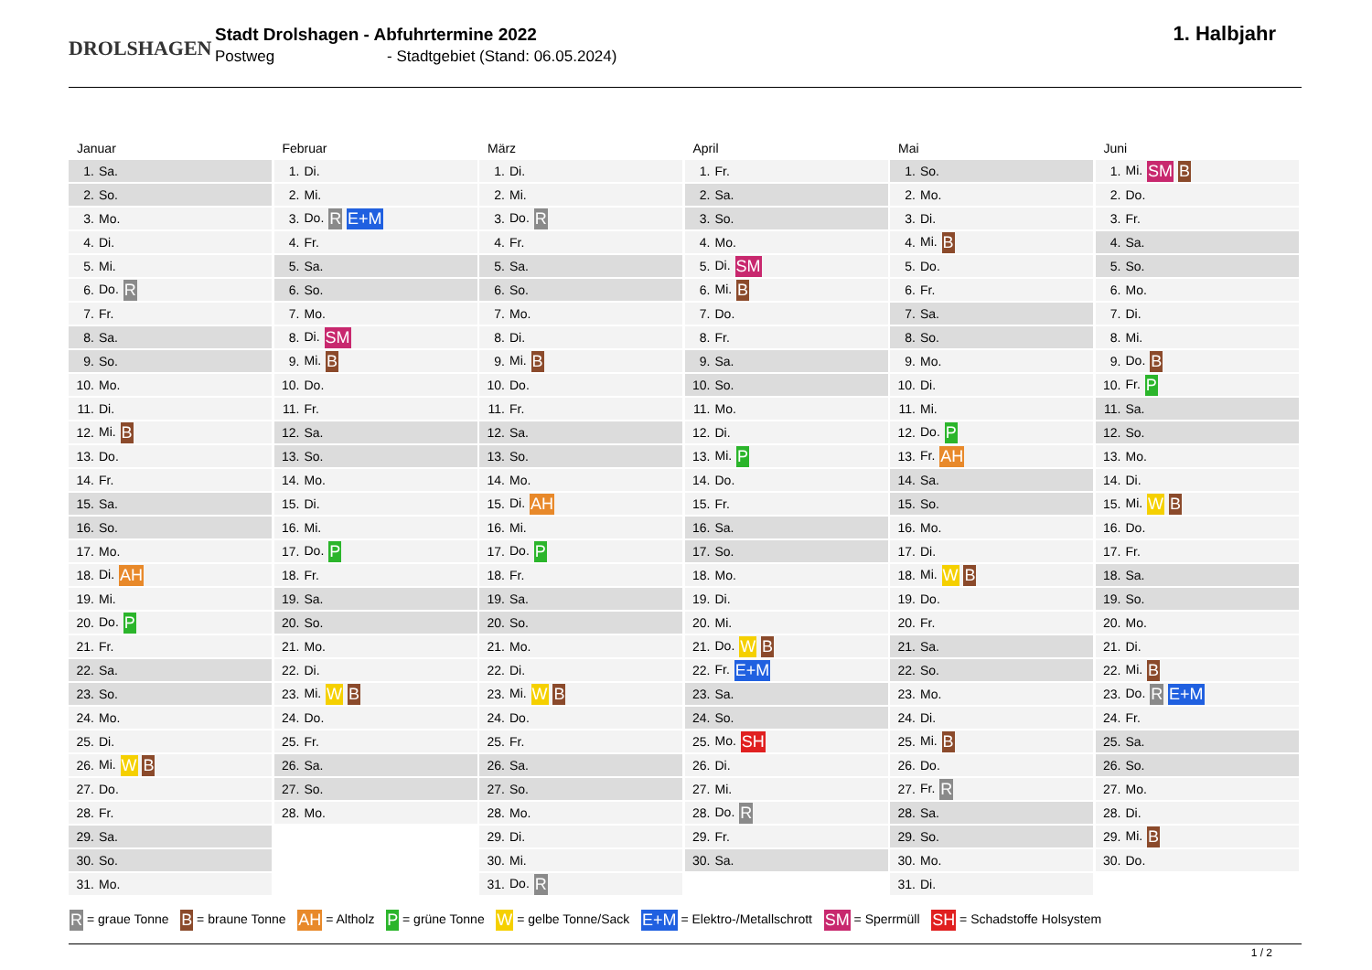DROLSHAGEN
Stadt Drolshagen - Abfuhrtermine 2022
Postweg - Stadtgebiet (Stand: 06.05.2024)
1. Halbjahr
Januar
| 1. | Sa. |
| 2. | So. |
| 3. | Mo. |
| 4. | Di. |
| 5. | Mi. |
| 6. | Do. R |
| 7. | Fr. |
| 8. | Sa. |
| 9. | So. |
| 10. | Mo. |
| 11. | Di. |
| 12. | Mi. B |
| 13. | Do. |
| 14. | Fr. |
| 15. | Sa. |
| 16. | So. |
| 17. | Mo. |
| 18. | Di. AH |
| 19. | Mi. |
| 20. | Do. P |
| 21. | Fr. |
| 22. | Sa. |
| 23. | So. |
| 24. | Mo. |
| 25. | Di. |
| 26. | Mi. W B |
| 27. | Do. |
| 28. | Fr. |
| 29. | Sa. |
| 30. | So. |
| 31. | Mo. |
Februar
| 1. | Di. |
| 2. | Mi. |
| 3. | Do. R E+M |
| 4. | Fr. |
| 5. | Sa. |
| 6. | So. |
| 7. | Mo. |
| 8. | Di. SM |
| 9. | Mi. B |
| 10. | Do. |
| 11. | Fr. |
| 12. | Sa. |
| 13. | So. |
| 14. | Mo. |
| 15. | Di. |
| 16. | Mi. |
| 17. | Do. P |
| 18. | Fr. |
| 19. | Sa. |
| 20. | So. |
| 21. | Mo. |
| 22. | Di. |
| 23. | Mi. W B |
| 24. | Do. |
| 25. | Fr. |
| 26. | Sa. |
| 27. | So. |
| 28. | Mo. |
März
| 1. | Di. |
| 2. | Mi. |
| 3. | Do. R |
| 4. | Fr. |
| 5. | Sa. |
| 6. | So. |
| 7. | Mo. |
| 8. | Di. |
| 9. | Mi. B |
| 10. | Do. |
| 11. | Fr. |
| 12. | Sa. |
| 13. | So. |
| 14. | Mo. |
| 15. | Di. AH |
| 16. | Mi. |
| 17. | Do. P |
| 18. | Fr. |
| 19. | Sa. |
| 20. | So. |
| 21. | Mo. |
| 22. | Di. |
| 23. | Mi. W B |
| 24. | Do. |
| 25. | Fr. |
| 26. | Sa. |
| 27. | So. |
| 28. | Mo. |
| 29. | Di. |
| 30. | Mi. |
| 31. | Do. R |
April
| 1. | Fr. |
| 2. | Sa. |
| 3. | So. |
| 4. | Mo. |
| 5. | Di. SM |
| 6. | Mi. B |
| 7. | Do. |
| 8. | Fr. |
| 9. | Sa. |
| 10. | So. |
| 11. | Mo. |
| 12. | Di. |
| 13. | Mi. P |
| 14. | Do. |
| 15. | Fr. |
| 16. | Sa. |
| 17. | So. |
| 18. | Mo. |
| 19. | Di. |
| 20. | Mi. |
| 21. | Do. W B |
| 22. | Fr. E+M |
| 23. | Sa. |
| 24. | So. |
| 25. | Mo. SH |
| 26. | Di. |
| 27. | Mi. |
| 28. | Do. R |
| 29. | Fr. |
| 30. | Sa. |
Mai
| 1. | So. |
| 2. | Mo. |
| 3. | Di. |
| 4. | Mi. B |
| 5. | Do. |
| 6. | Fr. |
| 7. | Sa. |
| 8. | So. |
| 9. | Mo. |
| 10. | Di. |
| 11. | Mi. |
| 12. | Do. P |
| 13. | Fr. AH |
| 14. | Sa. |
| 15. | So. |
| 16. | Mo. |
| 17. | Di. |
| 18. | Mi. W B |
| 19. | Do. |
| 20. | Fr. |
| 21. | Sa. |
| 22. | So. |
| 23. | Mo. |
| 24. | Di. |
| 25. | Mi. B |
| 26. | Do. |
| 27. | Fr. R |
| 28. | Sa. |
| 29. | So. |
| 30. | Mo. |
| 31. | Di. |
Juni
| 1. | Mi. SM B |
| 2. | Do. |
| 3. | Fr. |
| 4. | Sa. |
| 5. | So. |
| 6. | Mo. |
| 7. | Di. |
| 8. | Mi. |
| 9. | Do. B |
| 10. | Fr. P |
| 11. | Sa. |
| 12. | So. |
| 13. | Mo. |
| 14. | Di. |
| 15. | Mi. W B |
| 16. | Do. |
| 17. | Fr. |
| 18. | Sa. |
| 19. | So. |
| 20. | Mo. |
| 21. | Di. |
| 22. | Mi. B |
| 23. | Do. R E+M |
| 24. | Fr. |
| 25. | Sa. |
| 26. | So. |
| 27. | Mo. |
| 28. | Di. |
| 29. | Mi. B |
| 30. | Do. |
R = graue Tonne B = braune Tonne AH = Altholz P = grüne Tonne W = gelbe Tonne/Sack E+M = Elektro-/Metallschrott SM = Sperrmüll SH = Schadstoffe Holsystem
1 / 2